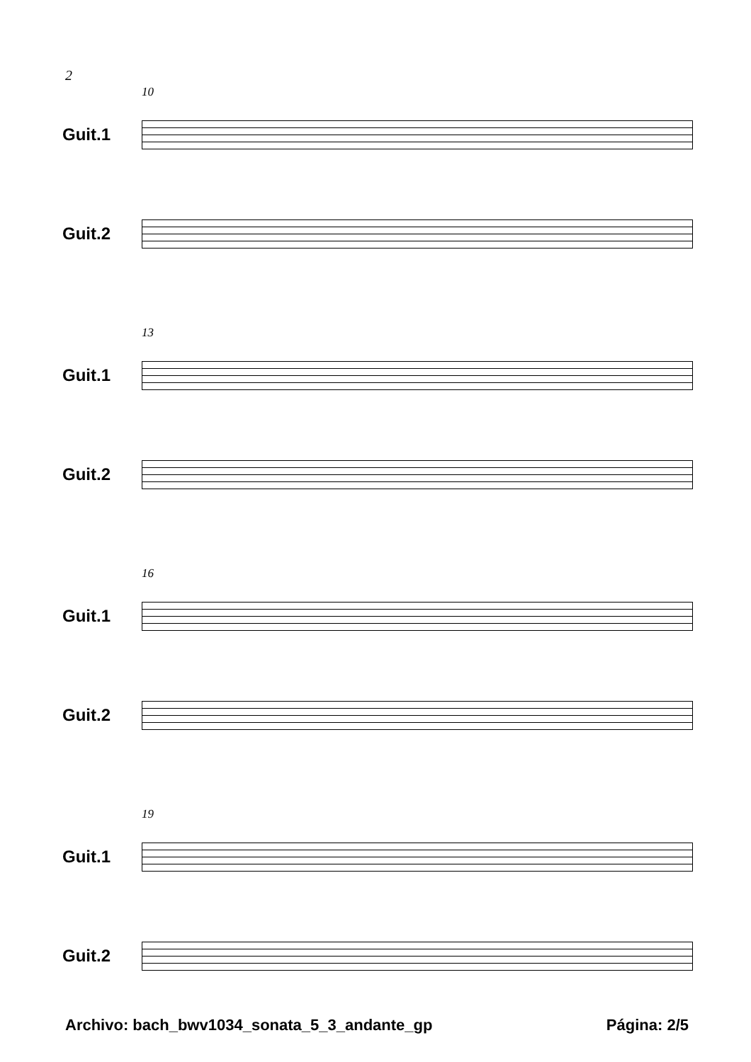2
10
Guit.1
Guit.2
13
Guit.1
Guit.2
16
Guit.1
Guit.2
19
Guit.1
Guit.2
Archivo: bach_bwv1034_sonata_5_3_andante_gp Página: 2/5